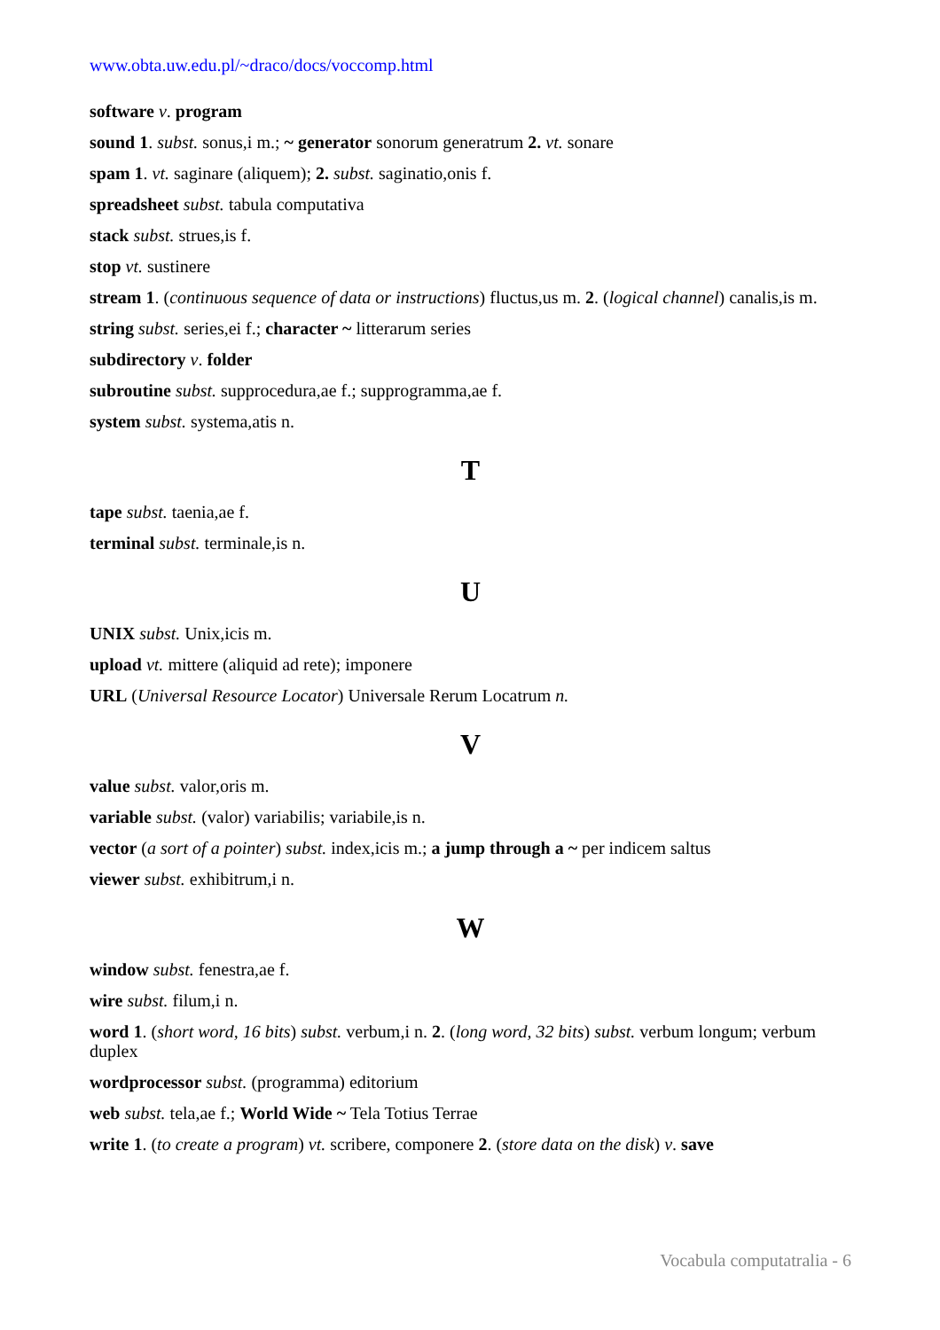www.obta.uw.edu.pl/~draco/docs/voccomp.html
software v. program
sound 1. subst. sonus,i m.; ~ generator sonorum generatrum 2. vt. sonare
spam 1. vt. saginare (aliquem); 2. subst. saginatio,onis f.
spreadsheet subst. tabula computativa
stack subst. strues,is f.
stop vt. sustinere
stream 1. (continuous sequence of data or instructions) fluctus,us m. 2. (logical channel) canalis,is m.
string subst. series,ei f.; character ~ litterarum series
subdirectory v. folder
subroutine subst. supprocedura,ae f.; supprogramma,ae f.
system subst. systema,atis n.
T
tape subst. taenia,ae f.
terminal subst. terminale,is n.
U
UNIX subst. Unix,icis m.
upload vt. mittere (aliquid ad rete); imponere
URL (Universal Resource Locator) Universale Rerum Locatrum n.
V
value subst. valor,oris m.
variable subst. (valor) variabilis; variabile,is n.
vector (a sort of a pointer) subst. index,icis m.; a jump through a ~ per indicem saltus
viewer subst. exhibitrum,i n.
W
window subst. fenestra,ae f.
wire subst. filum,i n.
word 1. (short word, 16 bits) subst. verbum,i n. 2. (long word, 32 bits) subst. verbum longum; verbum duplex
wordprocessor subst. (programma) editorium
web subst. tela,ae f.; World Wide ~ Tela Totius Terrae
write 1. (to create a program) vt. scribere, componere 2. (store data on the disk) v. save
Vocabula computatralia - 6